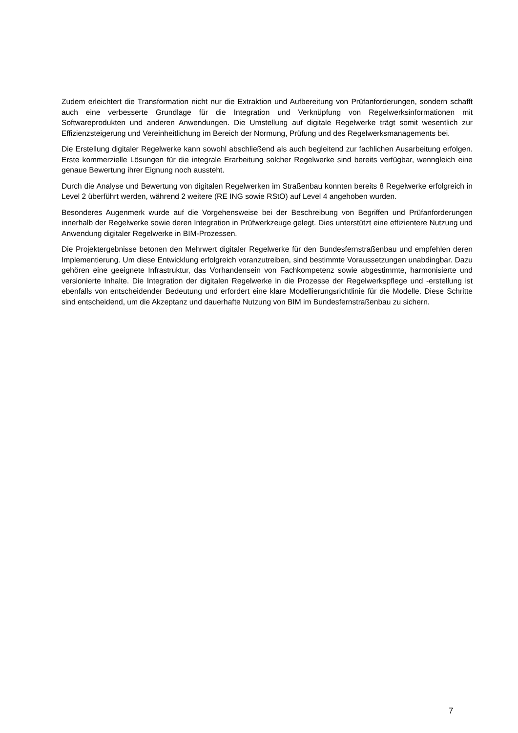Zudem erleichtert die Transformation nicht nur die Extraktion und Aufbereitung von Prüfanforderungen, sondern schafft auch eine verbesserte Grundlage für die Integration und Verknüpfung von Regelwerksin­formationen mit Softwareprodukten und anderen Anwendungen. Die Umstellung auf digitale Regelwerke trägt somit wesentlich zur Effizienzsteigerung und Vereinheitlichung im Bereich der Normung, Prüfung und des Regelwerksmanagements bei.
Die Erstellung digitaler Regelwerke kann sowohl abschließend als auch begleitend zur fachlichen Ausar­beitung erfolgen. Erste kommerzielle Lösungen für die integrale Erarbeitung solcher Regelwerke sind be­reits verfügbar, wenngleich eine genaue Bewertung ihrer Eignung noch aussteht.
Durch die Analyse und Bewertung von digitalen Regelwerken im Straßenbau konnten bereits 8 Regelwerke erfolgreich in Level 2 überführt werden, während 2 weitere (RE ING sowie RStO) auf Level 4 angehoben wurden.
Besonderes Augenmerk wurde auf die Vorgehensweise bei der Beschreibung von Begriffen und Prüfan­forderungen innerhalb der Regelwerke sowie deren Integration in Prüfwerkzeuge gelegt. Dies unterstützt eine effizientere Nutzung und Anwendung digitaler Regelwerke in BIM-Prozessen.
Die Projektergebnisse betonen den Mehrwert digitaler Regelwerke für den Bundesfernstraßenbau und empfehlen deren Implementierung. Um diese Entwicklung erfolgreich voranzutreiben, sind bestimmte Vo­raussetzungen unabdingbar. Dazu gehören eine geeignete Infrastruktur, das Vorhandensein von Fach­kompetenz sowie abgestimmte, harmonisierte und versionierte Inhalte. Die Integration der digitalen Regel­werke in die Prozesse der Regelwerkspflege und -erstellung ist ebenfalls von entscheidender Bedeutung und erfordert eine klare Modellierungsrichtlinie für die Modelle. Diese Schritte sind entscheidend, um die Akzeptanz und dauerhafte Nutzung von BIM im Bundesfernstraßenbau zu sichern.
7